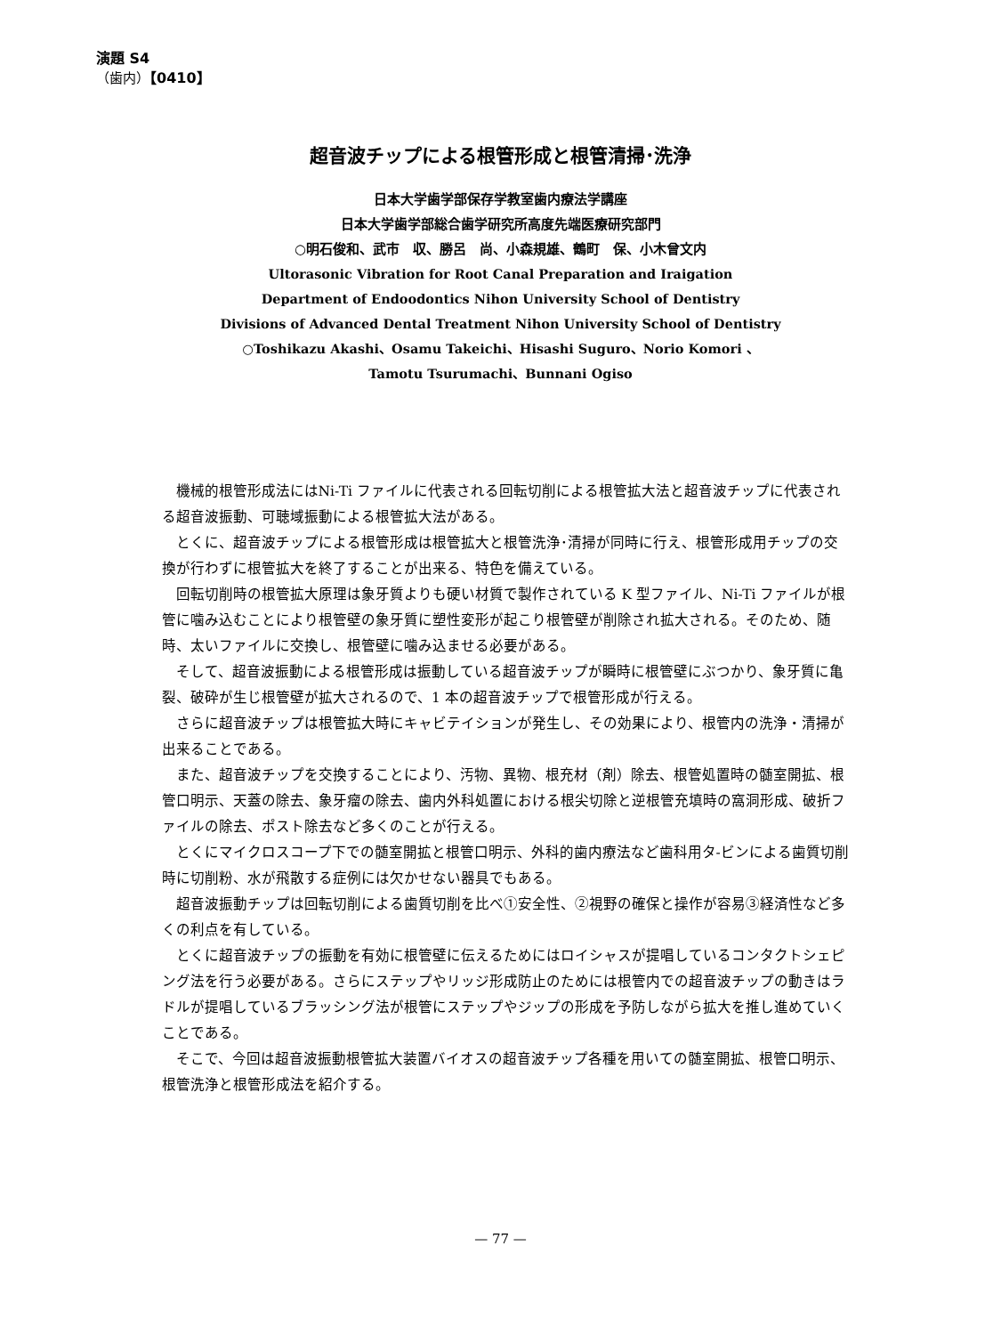演題 S4
（歯内）【0410】
超音波チップによる根管形成と根管清掃･洗浄
日本大学歯学部保存学教室歯内療法学講座
日本大学歯学部総合歯学研究所高度先端医療研究部門
○明石俊和、武市　収、勝呂　尚、小森規雄、鶴町　保、小木曾文内
Ultorasonic Vibration for Root Canal Preparation and Iraigation
Department of Endoodontics Nihon University School of Dentistry
Divisions of Advanced Dental Treatment Nihon University School of Dentistry
○Toshikazu Akashi、Osamu Takeichi、Hisashi Suguro、Norio Komori 、
Tamotu Tsurumachi、Bunnani Ogiso
機械的根管形成法にはNi-Ti ファイルに代表される回転切削による根管拡大法と超音波チップに代表される超音波振動、可聴域振動による根管拡大法がある。
とくに、超音波チップによる根管形成は根管拡大と根管洗浄･清掃が同時に行え、根管形成用チップの交換が行わずに根管拡大を終了することが出来る、特色を備えている。
回転切削時の根管拡大原理は象牙質よりも硬い材質で製作されている K 型ファイル、Ni-Ti ファイルが根管に噛み込むことにより根管壁の象牙質に塑性変形が起こり根管壁が削除され拡大される。そのため、随時、太いファイルに交換し、根管壁に噛み込ませる必要がある。
そして、超音波振動による根管形成は振動している超音波チップが瞬時に根管壁にぶつかり、象牙質に亀裂、破砕が生じ根管壁が拡大されるので、1 本の超音波チップで根管形成が行える。
さらに超音波チップは根管拡大時にキャビテイションが発生し、その効果により、根管内の洗浄・清掃が出来ることである。
また、超音波チップを交換することにより、汚物、異物、根充材（剤）除去、根管処置時の髄室開拡、根管口明示、天蓋の除去、象牙瘤の除去、歯内外科処置における根尖切除と逆根管充填時の窩洞形成、破折ファイルの除去、ポスト除去など多くのことが行える。
とくにマイクロスコープ下での髄室開拡と根管口明示、外科的歯内療法など歯科用タ-ビンによる歯質切削時に切削粉、水が飛散する症例には欠かせない器具でもある。
超音波振動チップは回転切削による歯質切削を比べ①安全性、②視野の確保と操作が容易③経済性など多くの利点を有している。
とくに超音波チップの振動を有効に根管壁に伝えるためにはロイシャスが提唱しているコンタクトシェピング法を行う必要がある。さらにステップやリッジ形成防止のためには根管内での超音波チップの動きはラドルが提唱しているブラッシング法が根管にステップやジップの形成を予防しながら拡大を推し進めていくことである。
そこで、今回は超音波振動根管拡大装置バイオスの超音波チップ各種を用いての髄室開拡、根管口明示、根管洗浄と根管形成法を紹介する。
— 77 —